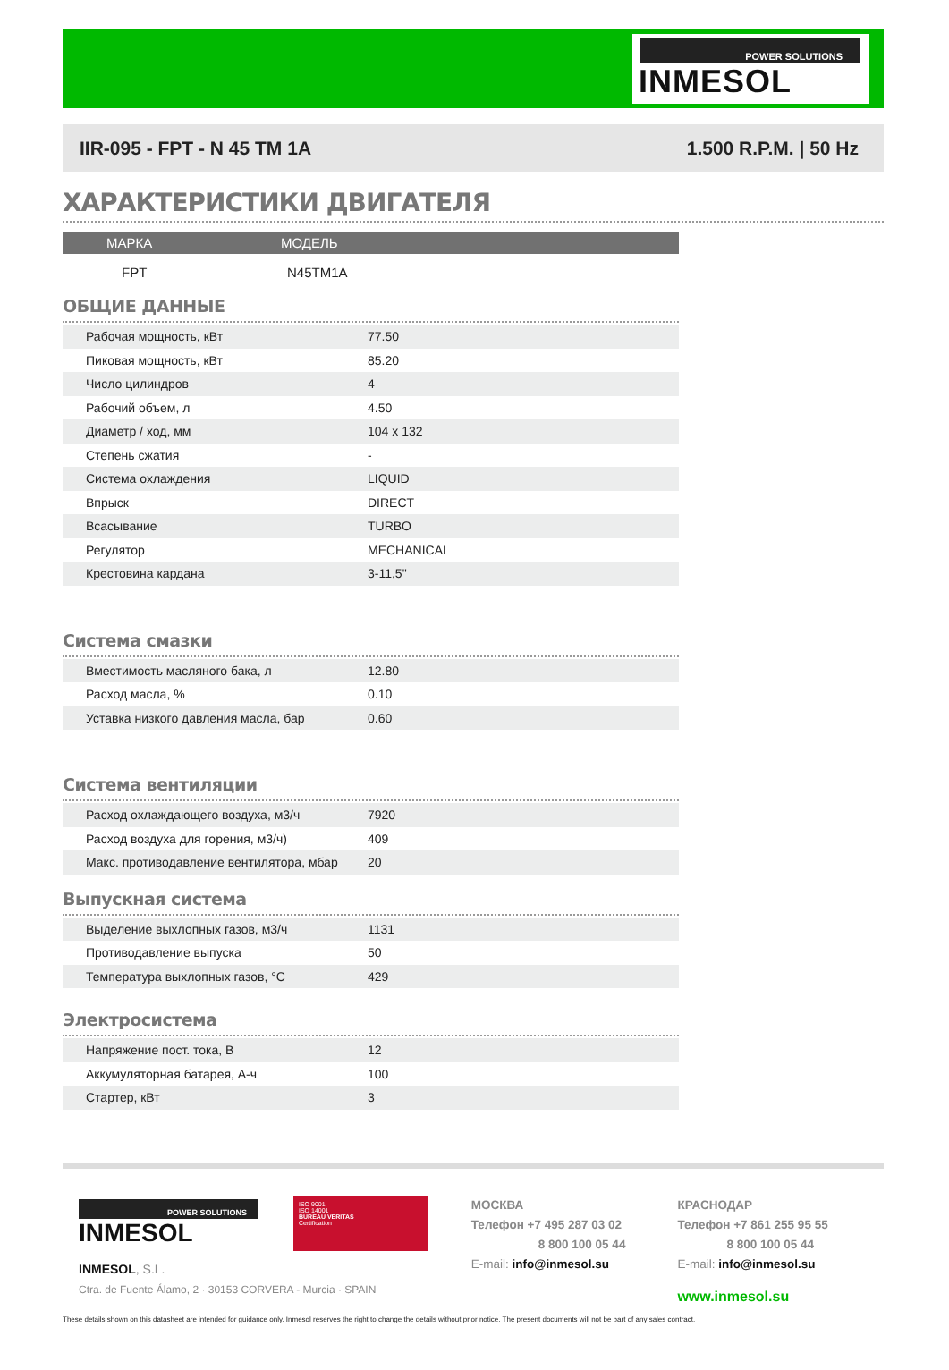POWER SOLUTIONS
INMESOL
IIR-095 - FPT - N 45 TM 1A 1.500 R.P.M. | 50 Hz
ХАРАКТЕРИСТИКИ ДВИГАТЕЛЯ
МАРКА МОДЕЛЬ
FPT N45TM1A
ОБЩИЕ ДАННЫЕ
| Рабочая мощность, кВт | 77.50 | |
| Пиковая мощность, кВт | 85.20 | |
| Число цилиндров | 4 | |
| Рабочий объем, л | 4.50 | |
| Диаметр / ход, мм | 104 x 132 | |
| Степень сжатия | - | |
| Система охлаждения | LIQUID | |
| Впрыск | DIRECT | |
| Всасывание | TURBO | |
| Регулятор | MECHANICAL | |
| Крестовина кардана | 3-11,5" | |
Система смазки
| Вместимость масляного бака, л | 12.80 | |
| Расход масла, % | 0.10 | |
| Уставка низкого давления масла, бар | 0.60 | |
Система вентиляции
| Расход охлаждающего воздуха, м3/ч | 7920 | |
| Расход воздуха для горения, м3/ч) | 409 | |
| Макс. противодавление вентилятора, мбар | 20 | |
Выпускная система
| Выделение выхлопных газов, м3/ч | 1131 | |
| Противодавление выпуска | 50 | |
| Температура выхлопных газов, °C | 429 | |
Электросистема
| Напряжение пост. тока, В | 12 | |
| Аккумуляторная батарея, А-ч | 100 | |
| Стартер, кВт | 3 | |
POWER SOLUTIONS
INMESOL
ISO 9001
ISO 14001
BUREAU VERITAS
Certification
INMESOL, S.L.
Ctra. de Fuente Álamo, 2 · 30153 CORVERA - Murcia · SPAIN
МОСКВА
Телефон +7 495 287 03 02
8 800 100 05 44
E-mail: info@inmesol.su
КРАСНОДАР
Телефон +7 861 255 95 55
8 800 100 05 44
E-mail: info@inmesol.su
www.inmesol.su
These details shown on this datasheet are intended for guidance only. Inmesol reserves the right to change the details without prior notice. The present documents will not be part of any sales contract.